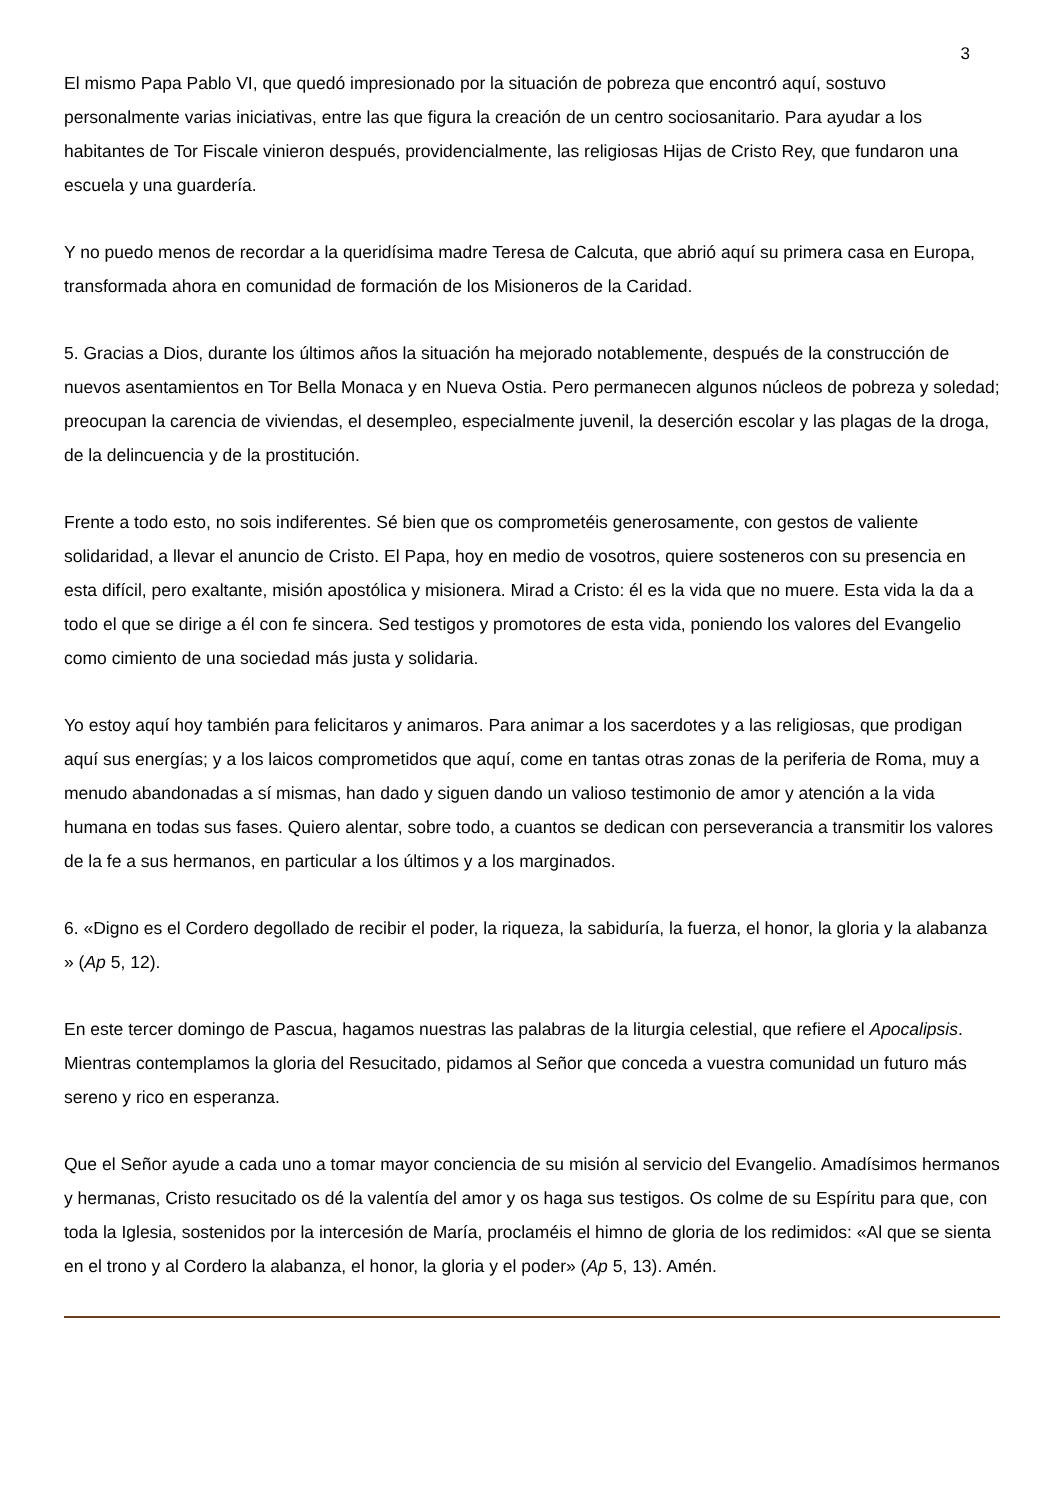3
El mismo Papa Pablo VI, que quedó impresionado por la situación de pobreza que encontró aquí, sostuvo personalmente varias iniciativas, entre las que figura la creación de un centro sociosanitario. Para ayudar a los habitantes de Tor Fiscale vinieron después, providencialmente, las religiosas Hijas de Cristo Rey, que fundaron una escuela y una guardería.
Y no puedo menos de recordar a la queridísima madre Teresa de Calcuta, que abrió aquí su primera casa en Europa, transformada ahora en comunidad de formación de los Misioneros de la Caridad.
5. Gracias a Dios, durante los últimos años la situación ha mejorado notablemente, después de la construcción de nuevos asentamientos en Tor Bella Monaca y en Nueva Ostia. Pero permanecen algunos núcleos de pobreza y soledad; preocupan la carencia de viviendas, el desempleo, especialmente juvenil, la deserción escolar y las plagas de la droga, de la delincuencia y de la prostitución.
Frente a todo esto, no sois indiferentes. Sé bien que os comprometéis generosamente, con gestos de valiente solidaridad, a llevar el anuncio de Cristo. El Papa, hoy en medio de vosotros, quiere sosteneros con su presencia en esta difícil, pero exaltante, misión apostólica y misionera. Mirad a Cristo: él es la vida que no muere. Esta vida la da a todo el que se dirige a él con fe sincera. Sed testigos y promotores de esta vida, poniendo los valores del Evangelio como cimiento de una sociedad más justa y solidaria.
Yo estoy aquí hoy también para felicitaros y animaros. Para animar a los sacerdotes y a las religiosas, que prodigan aquí sus energías; y a los laicos comprometidos que aquí, come en tantas otras zonas de la periferia de Roma, muy a menudo abandonadas a sí mismas, han dado y siguen dando un valioso testimonio de amor y atención a la vida humana en todas sus fases. Quiero alentar, sobre todo, a cuantos se dedican con perseverancia a transmitir los valores de la fe a sus hermanos, en particular a los últimos y a los marginados.
6. «Digno es el Cordero degollado de recibir el poder, la riqueza, la sabiduría, la fuerza, el honor, la gloria y la alabanza » (Ap 5, 12).
En este tercer domingo de Pascua, hagamos nuestras las palabras de la liturgia celestial, que refiere el Apocalipsis. Mientras contemplamos la gloria del Resucitado, pidamos al Señor que conceda a vuestra comunidad un futuro más sereno y rico en esperanza.
Que el Señor ayude a cada uno a tomar mayor conciencia de su misión al servicio del Evangelio. Amadísimos hermanos y hermanas, Cristo resucitado os dé la valentía del amor y os haga sus testigos. Os colme de su Espíritu para que, con toda la Iglesia, sostenidos por la intercesión de María, proclaméis el himno de gloria de los redimidos: «Al que se sienta en el trono y al Cordero la alabanza, el honor, la gloria y el poder» (Ap 5, 13). Amén.